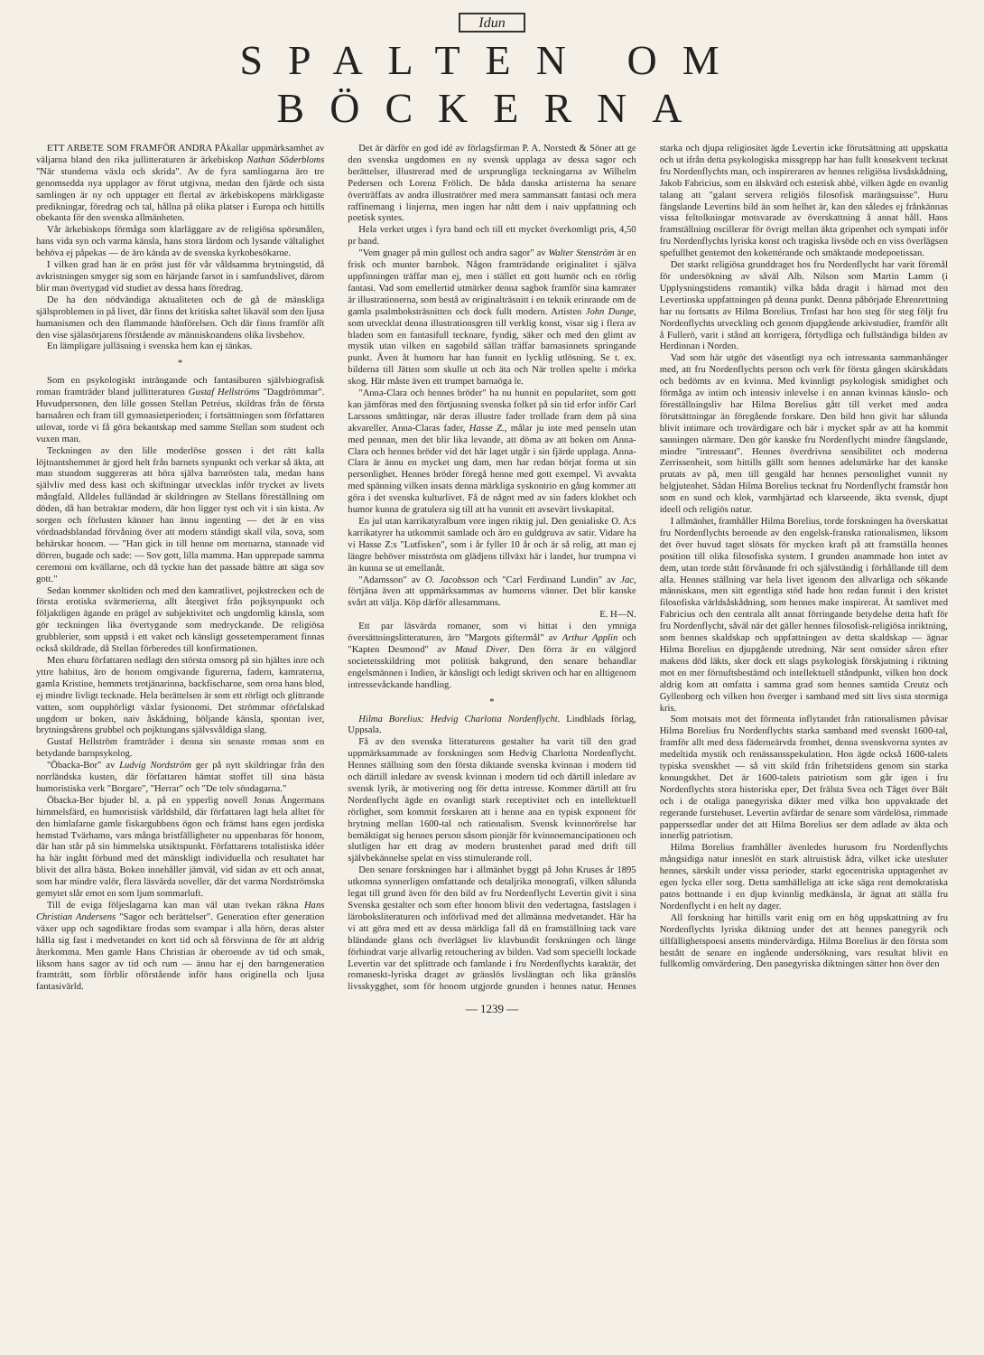Idun
SPALTEN OM BÖCKERNA
ETT ARBETE SOM FRAMFÖR ANDRA PÅkallar uppmärksamhet av väljarna bland den rika jullitteraturen är ärkebiskop Nathan Söderbloms "När stunderna växla och skrida". Av de fyra samlingarna äro tre genomsedda nya upplagor av förut utgivna, medan den fjärde och sista samlingen är ny och upptager ett flertal av ärkebiskopens märkligaste predikningar, föredrag och tal, hållna på olika platser i Europa och hittills obekanta för den svenska allmänheten.
Vår ärkebiskops förmåga som klarläggare av de religiösa spörsmålen, hans vida syn och varma känsla, hans stora lärdom och lysande vältalighet behöva ej påpekas — de äro kända av de svenska kyrkobesökarne.
I vilken grad han är en präst just för vår våldsamma brytningstid, då avkristningen smyger sig som en härjande farsot in i samfundslivet, därom blir man övertygad vid studiet av dessa hans föredrag.
De ha den nödvändiga aktualiteten och de gå de mänskliga själsproblemen in på livet, där finns det kritiska saltet likaväl som den ljusa humanismen och den flammande hänförelsen. Och där finns framför allt den vise själasörjarens förstående av människoandens olika livsbehov.
En lämpligare julläsning i svenska hem kan ej tänkas.
*
Som en psykologiskt inträngande och fantasiburen självbiografisk roman framträder bland jullitteraturen Gustaf Hellströms "Dagdrömmar". Huvudpersonen, den lille gossen Stellan Petréus, skildras från de första barnaåren och fram till gymnasietperioden; i fortsättningen som författaren utlovat, torde vi få göra bekantskap med samme Stellan som student och vuxen man.
Teckningen av den lille moderlöse gossen i det rätt kalla löjtnantshemmet är gjord helt från barnets synpunkt och verkar så äkta, att man stundom suggereras att höra själva barnrösten tala, medan hans självliv med dess kast och skiftningar utvecklas inför trycket av livets mångfald. Alldeles fulländad är skildringen av Stellans föreställning om döden, då han betraktar modern, där hon ligger tyst och vit i sin kista. Av sorgen och förlusten känner han ännu ingenting — det är en viss vördnadsblandad förvåning över att modern ständigt skall vila, sova, som behärskar honom. — "Han gick in till henne om mornarna, stannade vid dörren, bugade och sade: — Sov gott, lilla mamma. Han upprepade samma ceremoni om kvällarne, och då tyckte han det passade bättre att säga sov gott."
Sedan kommer skoltiden och med den kamratlivet, pojkstrecken och de första erotiska svärmerierna, allt återgivet från pojksynpunkt och följaktligen ägande en prägel av subjektivitet och ungdomlig känsla, som gör teckningen lika övertygande som medryckande. De religiösa grubblerier, som uppstå i ett vaket och känsligt gossetemperament finnas också skildrade, då Stellan förberedes till konfirmationen.
Men ehuru författaren nedlagt den största omsorg på sin hjältes inre och yttre habitus, äro de honom omgivande figurerna, fadern, kamraterna, gamla Kristine, hemmets trotjänarinna, backfischarne, som oroa hans blod, ej mindre livligt tecknade. Hela berättelsen är som ett rörligt och glittrande vatten, som oupphörligt växlar fysionomi. Det strömmar oförfalskad ungdom ur boken, naiv åskådning, böljande känsla, spontan iver, brytningsårens grubbel och pojktungans självsvåldiga slang.
Gustaf Hellström framträder i denna sin senaste roman som en betydande barnpsykolog.
"Öbacka-Bor" av Ludvig Nordström ger på nytt skildringar från den norrländska kusten, där författaren hämtat stoffet till sina bästa humoristiska verk "Borgare", "Herrar" och "De tolv söndagarna."
Öbacka-Bor bjuder bl. a. på en ypperlig novell Jonas Ångermans himmelsfärd, en humoristisk världsbild, där författaren lagt hela alltet för den himlafarne gamle fiskargubbens ögon och främst hans egen jordiska hemstad Tvärhamn, vars många bristfälligheter nu uppenbaras för honom, där han står på sin himmelska utsiktspunkt. Författarens totalistiska idéer ha här ingått förbund med det mänskligt individuella och resultatet har blivit det allra bästa. Boken innehåller jämväl, vid sidan av ett och annat, som har mindre valör, flera läsvärda noveller, där det varma Nordströmska gemytet slår emot en som ljum sommarluft.
Till de eviga följeslagarna kan man väl utan tvekan räkna Hans Christian Andersens "Sagor och berättelser". Generation efter generation växer upp och sagodiktare frodas som svampar i alla hörn, deras alster hålla sig fast i medvetandet en kort tid och så försvinna de för att aldrig återkomma. Men gamle Hans Christian är oberoende av tid och smak, liksom hans sagor av tid och rum — ännu har ej den barngeneration framträtt, som förblir oförstående inför hans originella och ljusa fantasivärld.
Det är därför en god idé av förlagsfirman P. A. Norstedt & Söner att ge den svenska ungdomen en ny svensk upplaga av dessa sagor och berättelser, illustrerad med de ursprungliga teckningarna av Wilhelm Pedersen och Lorenz Frölich. De båda danska artisterna ha senare överträffats av andra illustratörer med mera sammansatt fantasi och mera raffinemang i linjerna, men ingen har nått dem i naiv uppfattning och poetisk syntes.
Hela verket utges i fyra band och till ett mycket överkomligt pris, 4,50 pr band.
"Vem gnager på min gullost och andra sagor" av Walter Stenström är en frisk och munter barnbok. Någon framträdande originalitet i själva uppfinningen träffar man ej, men i stället ett gott humör och en rörlig fantasi. Vad som emellertid utmärker denna sagbok framför sina kamrater är illustrationerna, som bestå av originalträsnitt i en teknik erinrande om de gamla psalmboksträsnitten och dock fullt modern. Artisten John Dunge, som utvecklat denna illustrationsgren till verklig konst, visar sig i flera av bladen som en fantasifull tecknare, fyndig, säker och med den glimt av mystik utan vilken en sagobild sällan träffar barnasinnets springande punkt. Även åt humorn har han funnit en lycklig utlösning. Se t. ex. bilderna till Jätten som skulle ut och äta och När trollen spelte i mörka skog. Här måste även ett trumpet barnaöga le.
"Anna-Clara och hennes bröder" ha nu hunnit en popularitet, som gott kan jämföras med den förtjusning svenska folket på sin tid erfor inför Carl Larssons småttingar, när deras illustre fader trollade fram dem på sina akvareller. Anna-Claras fader, Hasse Z., målar ju inte med penseln utan med pennan, men det blir lika levande, att döma av att boken om Anna-Clara och hennes bröder vid det här laget utgår i sin fjärde upplaga. Anna-Clara är ännu en mycket ung dam, men har redan börjat forma ut sin personlighet. Hennes bröder föregå henne med gott exempel. Vi avvakta med spänning vilken insats denna märkliga syskontrio en gång kommer att göra i det svenska kulturlivet. Få de något med av sin faders klokhet och humor kunna de gratulera sig till att ha vunnit ett avsevärt livskapital.
En jul utan karrikatyralbum vore ingen riktig jul. Den genialiske O. A:s karrikatyrer ha utkommit samlade och äro en guldgruva av satir. Vidare ha vi Hasse Z:s "Lutfisken", som i år fyller 10 år och är så rolig, att man ej längre behöver misströsta om glädjens tillväxt här i landet, hur trumpna vi än kunna se ut emellanåt.
"Adamsson" av O. Jacobsson och "Carl Ferdinand Lundin" av Jac, förtjäna även att uppmärksammas av humorns vänner. Det blir kanske svårt att välja. Köp därför allesammans.
E. H—N.
Ett par läsvärda romaner, som vi hittat i den ymniga översättningslitteraturen, äro "Margots giftermål" av Arthur Applin och "Kapten Desmond" av Maud Diver. Den förra är en välgjord societetsskildring mot politisk bakgrund, den senare behandlar engelsmännen i Indien, är känsligt och ledigt skriven och har en alltigenom intressevåckande handling.
*
Hilma Borelius: Hedvig Charlotta Nordenflycht. Lindblads förlag, Uppsala.
Få av den svenska litteraturens gestalter ha varit till den grad uppmärksammade av forskningen som Hedvig Charlotta Nordenflycht. Hennes ställning som den första diktande svenska kvinnan i modern tid och därtill inledare av svensk kvinnan i modern tid och därtill inledare av svensk lyrik, är motivering nog för detta intresse. Kommer därtill att fru Nordenflycht ägde en ovanligt stark receptivitet och en intellektuell rörlighet, som kommit forskaren att i henne ana en typisk exponent för brytning mellan 1600-tal och rationalism. Svensk kvinnorörelse har bemäktigat sig hennes person såsom pionjär för kvinnoemancipationen och slutligen har ett drag av modern brustenhet parad med drift till självbekännelse spelat en viss stimulerande roll.
Den senare forskningen har i allmänhet byggt på John Kruses år 1895 utkomna synnerligen omfattande och detaljrika monografi, vilken sålunda legat till grund även för den bild av fru Nordenflycht Levertin givit i sina Svenska gestalter och som efter honom blivit den vedertagna, fastslagen i läroboksliteraturen och införlivad med det allmänna medvetandet. Här ha vi att göra med ett av dessa märkliga fall då en framställning tack vare bländande glans och överlägset liv klavbundit forskningen och länge förhindrat varje allvarlig retouchering av bilden. Vad som speciellt lockade Levertin var det splittrade och famlande i fru Nordenflychts karaktär, det romaneskt-lyriska draget av gränslös livslängtan och lika gränslös livsskygghet, som för honom utgjorde grunden i hennes natur. Hennes starka och djupa religiositet ägde Levertin icke förutsättning att uppskatta och ut ifrån detta psykologiska missgrepp har han fullt konsekvent tecknat fru Nordenflychts man, och inspireraren av hennes religiösa livsåskådning, Jakob Fabricius, som en älskvärd och estetisk abbé, vilken ägde en ovanlig talang att "galant servera religiös filosofisk marängsuisse". Huru fängslande Levertins bild än som helhet är, kan den således ej frånkännas vissa feltolkningar motsvarade av överskattning å annat håll. Hans framställning oscillerar för övrigt mellan äkta gripenhet och sympati inför fru Nordenflychts lyriska konst och tragiska livsöde och en viss överlägsen spefullhet gentemot den kokettérande och smäktande modepoetissan.
Det starkt religiösa grunddraget hos fru Nordenflycht har varit föremål för undersökning av såväl Alb. Nilson som Martin Lamm (i Upplysningstidens romantik) vilka båda dragit i härnad mot den Levertinska uppfattningen på denna punkt. Denna påbörjade Ehrenrettning har nu fortsatts av Hilma Borelius. Trofast har hon steg för steg följt fru Nordenflychts utveckling och genom djupgående arkivstudier, framför allt å Fullerö, varit i stånd att korrigera, förtydliga och fullständiga bilden av Herdinnan i Norden.
Vad som här utgör det väsentligt nya och intressanta sammanhänger med, att fru Nordenflychts person och verk för första gången skärskådats och bedömts av en kvinna. Med kvinnligt psykologisk smidighet och förmåga av intim och intensiv inlevelse i en annan kvinnas känslo- och föreställningsliv har Hilma Borelius gått till verket med andra förutsättningar än föregående forskare. Den bild hon givit har sålunda blivit intimare och trovärdigare och bär i mycket spår av att ha kommit sanningen närmare. Den gör kanske fru Nordenflycht mindre fängslande, mindre "intressant". Hennes överdrivna sensibilitet och moderna Zerrissenheit, som hittills gällt som hennes adelsmärke har det kanske prutats av på, men till gengäld har hennes personlighet vunnit ny helgjutenhet. Sådan Hilma Borelius tecknat fru Nordenflycht framstår hon som en sund och klok, varmhjärtad och klarseende, äkta svensk, djupt ideell och religiös natur.
I allmänhet, framhåller Hilma Borelius, torde forskningen ha överskattat fru Nordenflychts beroende av den engelsk-franska rationalismen, liksom det över huvud taget slösats för mycken kraft på att framställa hennes position till olika filosofiska system. I grunden anammade hon intet av dem, utan torde stått förvånande fri och självständig i förhållande till dem alla. Hennes ställning var hela livet igenom den allvarliga och sökande människans, men sitt egentliga stöd hade hon redan funnit i den kristet filosofiska världsåskådning, som hennes make inspirerat. Åt samlivet med Fabricius och den centrala allt annat förringande betydelse detta haft för fru Nordenflycht, såväl när det gäller hennes filosofisk-religiösa inriktning, som hennes skaldskap och uppfattningen av detta skaldskap — ägnar Hilma Borelius en djupgående utredning. När sent omsider såren efter makens död läkts, sker dock ett slags psykologisk förskjutning i riktning mot en mer förnuftsbestämd och intellektuell ståndpunkt, vilken hon dock aldrig kom att omfatta i samma grad som hennes samtida Creutz och Gyllenborg och vilken hon överger i samband med sitt livs sista stormiga kris.
Som motsats mot det förmenta inflytandet från rationalismen påvisar Hilma Borelius fru Nordenflychts starka samband med svenskt 1600-tal, framför allt med dess fäderneärvda fromhet, denna svenskvorna syntes av medeltida mystik och renässansspekulation. Hon ägde också 1600-talets typiska svenskhet — så vitt skild från frihetstidens genom sin starka konungskhet. Det är 1600-talets patriotism som går igen i fru Nordenflychts stora historiska eper, Det frälsta Svea och Tåget över Bält och i de otaliga panegyriska dikter med vilka hon uppvaktade det regerande furstehuset. Levertin avfärdar de senare som värdelösa, rimmade pappers­sedlar under det att Hilma Borelius ser dem adlade av äkta och innerlig patriotism.
Hilma Borelius framhåller ävenledes hurusom fru Nordenflychts mångsidiga natur inneslöt en stark altruistisk ådra, vilket icke utesluter hennes, särskilt under vissa perioder, starkt egocentriska upptagenhet av egen lycka eller sorg. Detta samhälleliga att icke säga rent demokratiska patos bottnande i en djup kvinnlig medkänsla, är ägnat att ställa fru Nordenflycht i en helt ny dager.
All forskning har hittills varit enig om en hög uppskattning av fru Nordenflychts lyriska diktning under det att hennes panegyrik och tillfällighetspoesi ansetts mindervärdiga. Hilma Borelius är den första som bestått de senare en ingående undersökning, vars resultat blivit en fullkomlig omvärdering. Den panegyriska diktningen sätter hon över den
— 1239 —